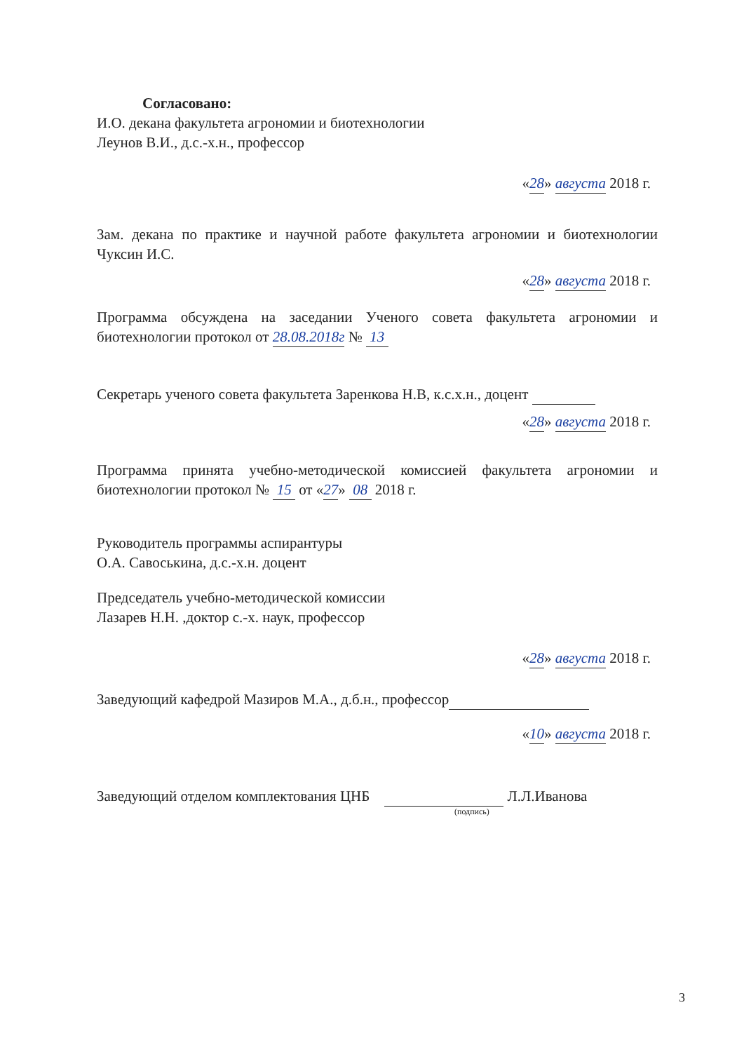Согласовано:
И.О. декана факультета агрономии и биотехнологии
Леунов В.И., д.с.-х.н., профессор
«28» августа 2018 г.
Зам. декана по практике и научной работе факультета агрономии и биотехнологии Чуксин И.С.
«28» августа 2018 г.
Программа обсуждена на заседании Ученого совета факультета агрономии и биотехнологии протокол от 28.08.2018г № 13
Секретарь ученого совета факультета Заренкова Н.В, к.с.х.н., доцент
«28» августа 2018 г.
Программа принята учебно-методической комиссией факультета агрономии и биотехнологии протокол № 15 от «27» 08 2018 г.
Руководитель программы аспирантуры
О.А. Савоськина, д.с.-х.н. доцент
Председатель учебно-методической комиссии
Лазарев Н.Н. ,доктор с.-х. наук, профессор
«28» августа 2018 г.
Заведующий кафедрой Мазиров М.А., д.б.н., профессор
«10» августа 2018 г.
Заведующий отделом комплектования ЦНБ Л.Л.Иванова
(подпись)
3